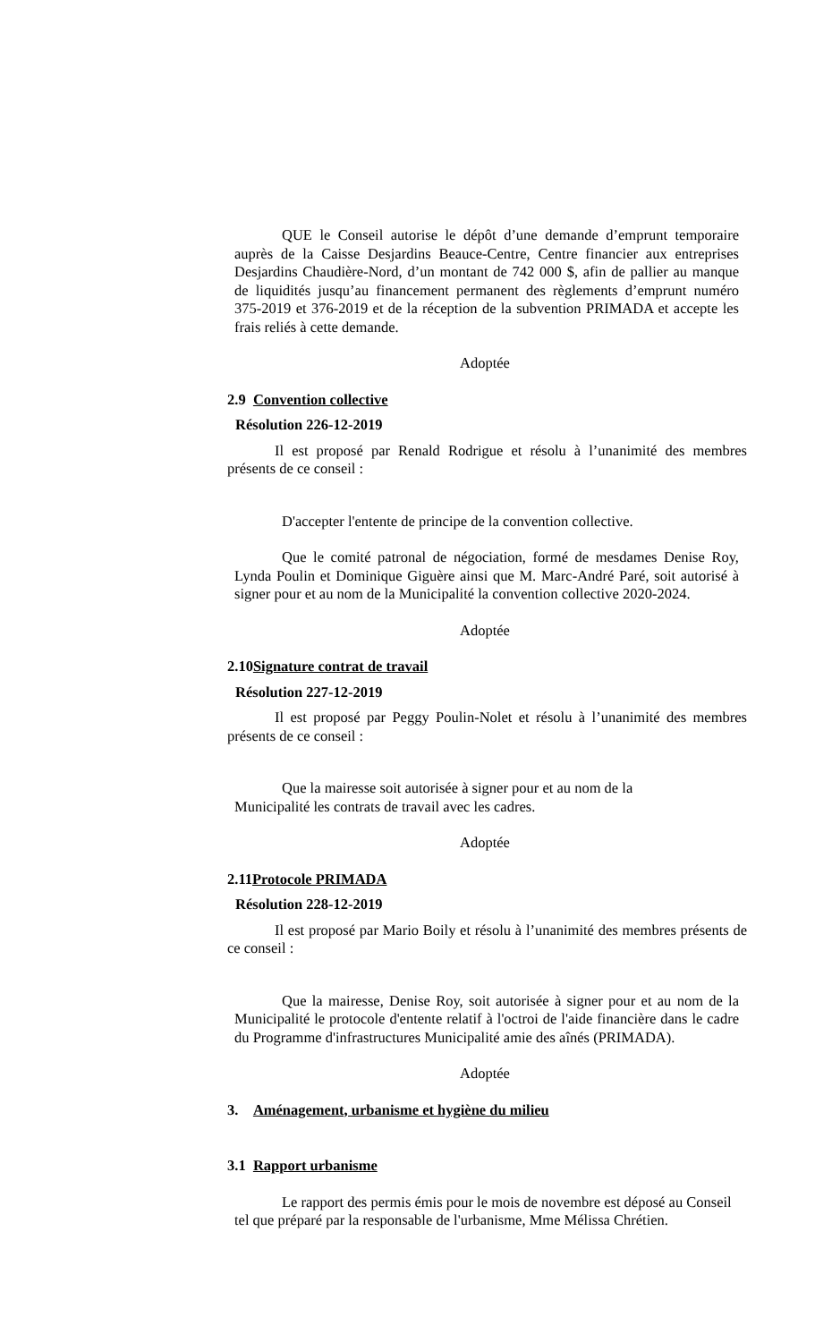QUE le Conseil autorise le dépôt d’une demande d’emprunt temporaire auprès de la Caisse Desjardins Beauce-Centre, Centre financier aux entreprises Desjardins Chaudière-Nord, d’un montant de 742 000 $, afin de pallier au manque de liquidités jusqu’au financement permanent des règlements d’emprunt numéro 375-2019 et 376-2019 et de la réception de la subvention PRIMADA et accepte les frais reliés à cette demande.
Adoptée
2.9 Convention collective
Résolution 226-12-2019
Il est proposé par Renald Rodrigue et résolu à l’unanimité des membres présents de ce conseil :
D'accepter l'entente de principe de la convention collective.
Que le comité patronal de négociation, formé de mesdames Denise Roy, Lynda Poulin et Dominique Giguère ainsi que M. Marc-André Paré, soit autorisé à signer pour et au nom de la Municipalité la convention collective 2020-2024.
Adoptée
2.10Signature contrat de travail
Résolution 227-12-2019
Il est proposé par Peggy Poulin-Nolet et résolu à l’unanimité des membres présents de ce conseil :
Que la mairesse soit autorisée à signer pour et au nom de la
Municipalité les contrats de travail avec les cadres.
Adoptée
2.11Protocole PRIMADA
Résolution 228-12-2019
Il est proposé par Mario Boily et résolu à l’unanimité des membres présents de ce conseil :
Que la mairesse, Denise Roy, soit autorisée à signer pour et au nom de la Municipalité le protocole d'entente relatif à l'octroi de l'aide financière dans le cadre du Programme d'infrastructures Municipalité amie des aînés (PRIMADA).
Adoptée
3. Aménagement, urbanisme et hygiène du milieu
3.1 Rapport urbanisme
Le rapport des permis émis pour le mois de novembre est déposé au Conseil tel que préparé par la responsable de l'urbanisme, Mme Mélissa Chrétien.